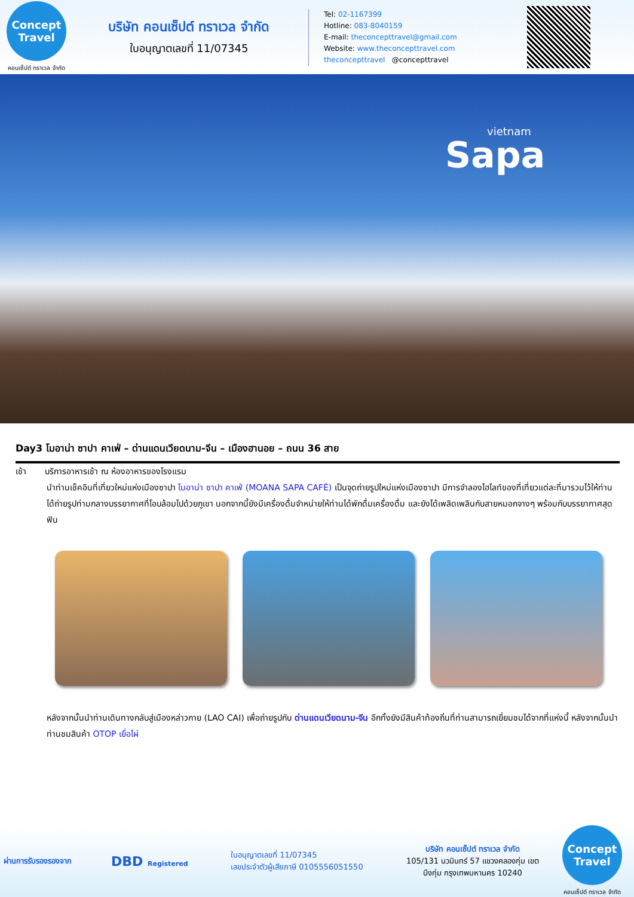Concept Travel
คอนเซ็ปต์ ทราเวล จำกัด
บริษัท คอนเซ็ปต์ ทราเวล จำกัด
ใบอนุญาตเลขที่ 11/07345
Tel: 02-1167399
Hotline: 083-8040159
E-mail: theconcepttravel@gmail.com
Website: www.theconcepttravel.com
theconcepttravel @concepttravel
vietnam
Sapa
Day3 โมอาน่า ซาปา คาเฟ่ – ด่านแดนเวียดนาม-จีน – เมืองฮานอย – ถนน 36 สาย
เช้า บริการอาหารเช้า ณ ห้องอาหารของโรงแรม
นำท่านเช็คอินที่เที่ยวใหม่แห่งเมืองซาปา โมอาน่า ซาปา คาเฟ่ (MOANA SAPA CAFÉ) เป็นจุดถ่ายรูปใหม่แห่งเมืองซาปา มีการจำลองไฮไลท์ของที่เที่ยวแต่ละที่มารวมไว้ให้ท่านได้ถ่ายรูปท่ามกลางบรรยากาศที่โอบล้อมไปด้วยภูเขา นอกจากนี้ยังมีเครื่องดื่มจำหน่ายให้ท่านได้พักดื่มเครื่องดื่ม และยังได้เพลิดเพลินกับสายหมอกจางๆ พร้อมกับบรรยากาศสุดฟิน
หลังจากนั้นนำท่านเดินทางกลับสู่เมืองหล่าวกาย (LAO CAI) เพื่อถ่ายรูปกับ ด่านแดนเวียดนาม-จีน อีกทั้งยังมีสินค้าท้องถิ่นที่ท่านสามารถเยี่ยมชมได้จากที่แห่งนี้ หลังจากนั้นนำท่านชมสินค้า OTOP เยื่อไผ่
ผ่านการรับรองรองจาก
DBD Registered
ใบอนุญาตเลขที่ 11/07345
เลขประจำตัวผู้เสียภาษี 0105556051550
บริษัท คอนเซ็ปต์ ทราเวล จำกัด
105/131 นวมินทร์ 57 แขวงคลองกุ่ม เขตบึงกุ่ม กรุงเทพมหานคร 10240
Concept Travel
คอนเซ็ปต์ ทราเวล จำกัด